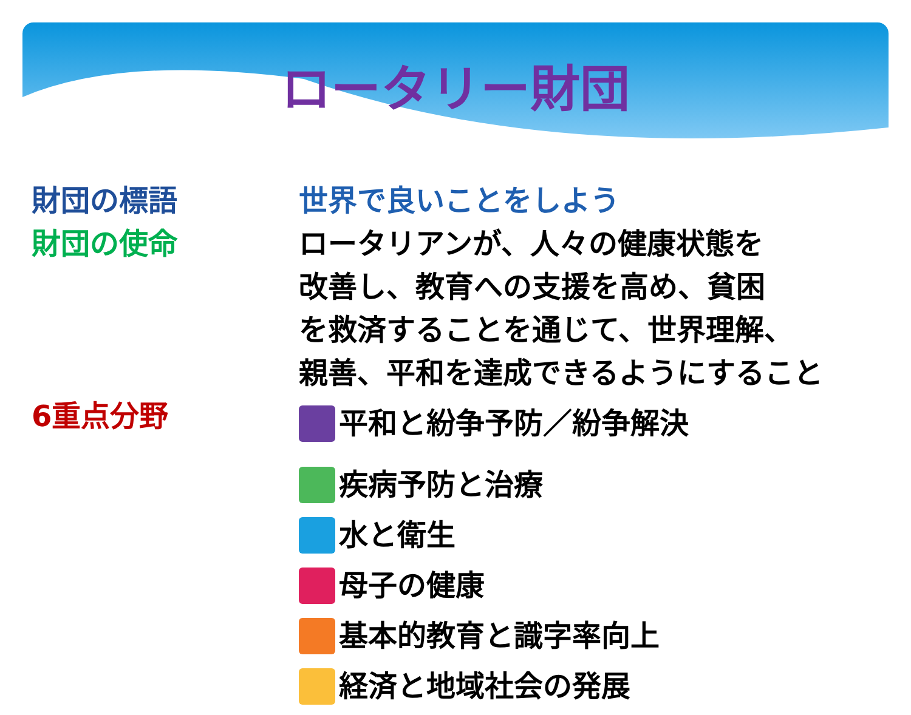ロータリー財団
財団の標語 世界で良いことをしよう
財団の使命 ロータリアンが、人々の健康状態を
改善し、教育への支援を高め、貧困
を救済することを通じて、世界理解、
親善、平和を達成できるようにすること
6重点分野
平和と紛争予防／紛争解決
疾病予防と治療
水と衛生
母子の健康
基本的教育と識字率向上
経済と地域社会の発展